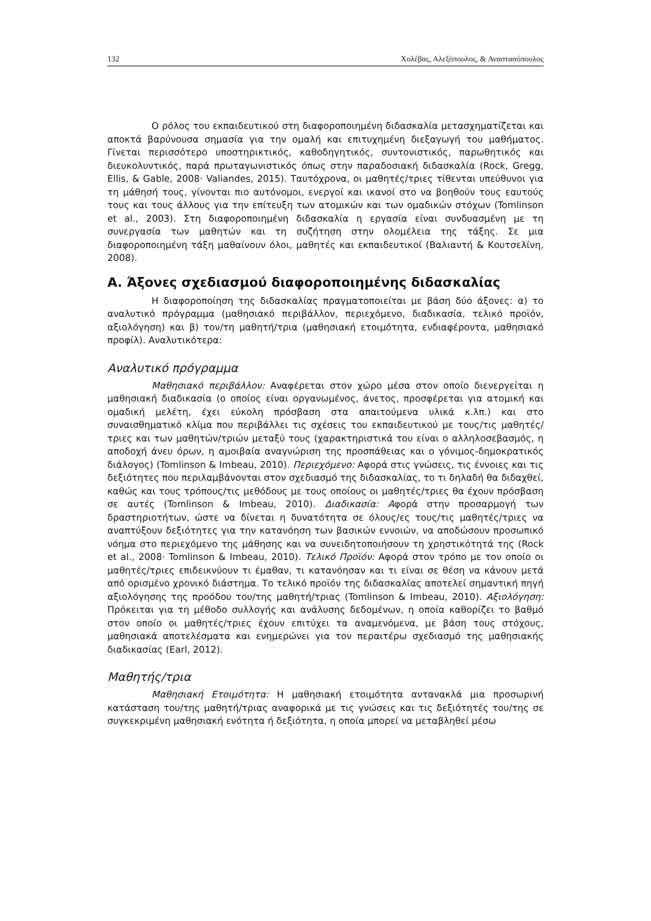132 Χολέβας, Αλεξόπουλος, & Αναστασόπουλος
Ο ρόλος του εκπαιδευτικού στη διαφοροποιημένη διδασκαλία μετασχηματίζεται και αποκτά βαρύνουσα σημασία για την ομαλή και επιτυχημένη διεξαγωγή του μαθήματος. Γίνεται περισσότερο υποστηρικτικός, καθοδηγητικός, συντονιστικός, παρωθητικός και διευκολυντικός, παρά πρωταγωνιστικός όπως στην παραδοσιακή διδασκαλία (Rock, Gregg, Ellis, & Gable, 2008· Valiandes, 2015). Ταυτόχρονα, οι μαθητές/τριες τίθενται υπεύθυνοι για τη μάθησή τους, γίνονται πιο αυτόνομοι, ενεργοί και ικανοί στο να βοηθούν τους εαυτούς τους και τους άλλους για την επίτευξη των ατομικών και των ομαδικών στόχων (Tomlinson et al., 2003). Στη διαφοροποιημένη διδασκαλία η εργασία είναι συνδυασμένη με τη συνεργασία των μαθητών και τη συζήτηση στην ολομέλεια της τάξης. Σε μια διαφοροποιημένη τάξη μαθαίνουν όλοι, μαθητές και εκπαιδευτικοί (Βαλιαντή & Κουτσελίνη, 2008).
Α. Άξονες σχεδιασμού διαφοροποιημένης διδασκαλίας
Η διαφοροποίηση της διδασκαλίας πραγματοποιείται με βάση δύο άξονες: α) το αναλυτικό πρόγραμμα (μαθησιακό περιβάλλον, περιεχόμενο, διαδικασία, τελικό προϊόν, αξιολόγηση) και β) τον/τη μαθητή/τρια (μαθησιακή ετοιμότητα, ενδιαφέροντα, μαθησιακό προφίλ). Αναλυτικότερα:
Αναλυτικό πρόγραμμα
Μαθησιακό περιβάλλον: Αναφέρεται στον χώρο μέσα στον οποίο διενεργείται η μαθησιακή διαδικασία (ο οποίος είναι οργανωμένος, άνετος, προσφέρεται για ατομική και ομαδική μελέτη, έχει εύκολη πρόσβαση στα απαιτούμενα υλικά κ.λπ.) και στο συναισθηματικό κλίμα που περιβάλλει τις σχέσεις του εκπαιδευτικού με τους/τις μαθητές/τριες και των μαθητών/τριών μεταξύ τους (χαρακτηριστικά του είναι ο αλληλοσεβασμός, η αποδοχή άνευ όρων, η αμοιβαία αναγνώριση της προσπάθειας και ο γόνιμος-δημοκρατικός διάλογος) (Tomlinson & Imbeau, 2010). Περιεχόμενο: Αφορά στις γνώσεις, τις έννοιες και τις δεξιότητες που περιλαμβάνονται στον σχεδιασμό της διδασκαλίας, το τι δηλαδή θα διδαχθεί, καθώς και τους τρόπους/τις μεθόδους με τους οποίους οι μαθητές/τριες θα έχουν πρόσβαση σε αυτές (Tomlinson & Imbeau, 2010). Διαδικασία: Αφορά στην προσαρμογή των δραστηριοτήτων, ώστε να δίνεται η δυνατότητα σε όλους/ες τους/τις μαθητές/τριες να αναπτύξουν δεξιότητες για την κατανόηση των βασικών εννοιών, να αποδώσουν προσωπικό νόημα στο περιεχόμενο της μάθησης και να συνειδητοποιήσουν τη χρηστικότητά της (Rock et al., 2008· Tomlinson & Imbeau, 2010). Τελικό Προϊόν: Αφορά στον τρόπο με τον οποίο οι μαθητές/τριες επιδεικνύουν τι έμαθαν, τι κατανόησαν και τι είναι σε θέση να κάνουν μετά από ορισμένο χρονικό διάστημα. Το τελικό προϊόν της διδασκαλίας αποτελεί σημαντική πηγή αξιολόγησης της προόδου του/της μαθητή/τριας (Tomlinson & Imbeau, 2010). Αξιολόγηση: Πρόκειται για τη μέθοδο συλλογής και ανάλυσης δεδομένων, η οποία καθορίζει το βαθμό στον οποίο οι μαθητές/τριες έχουν επιτύχει τα αναμενόμενα, με βάση τους στόχους, μαθησιακά αποτελέσματα και ενημερώνει για τον περαιτέρω σχεδιασμό της μαθησιακής διαδικασίας (Earl, 2012).
Μαθητής/τρια
Μαθησιακή Ετοιμότητα: Η μαθησιακή ετοιμότητα αντανακλά μια προσωρινή κατάσταση του/της μαθητή/τριας αναφορικά με τις γνώσεις και τις δεξιότητές του/της σε συγκεκριμένη μαθησιακή ενότητα ή δεξιότητα, η οποία μπορεί να μεταβληθεί μέσω